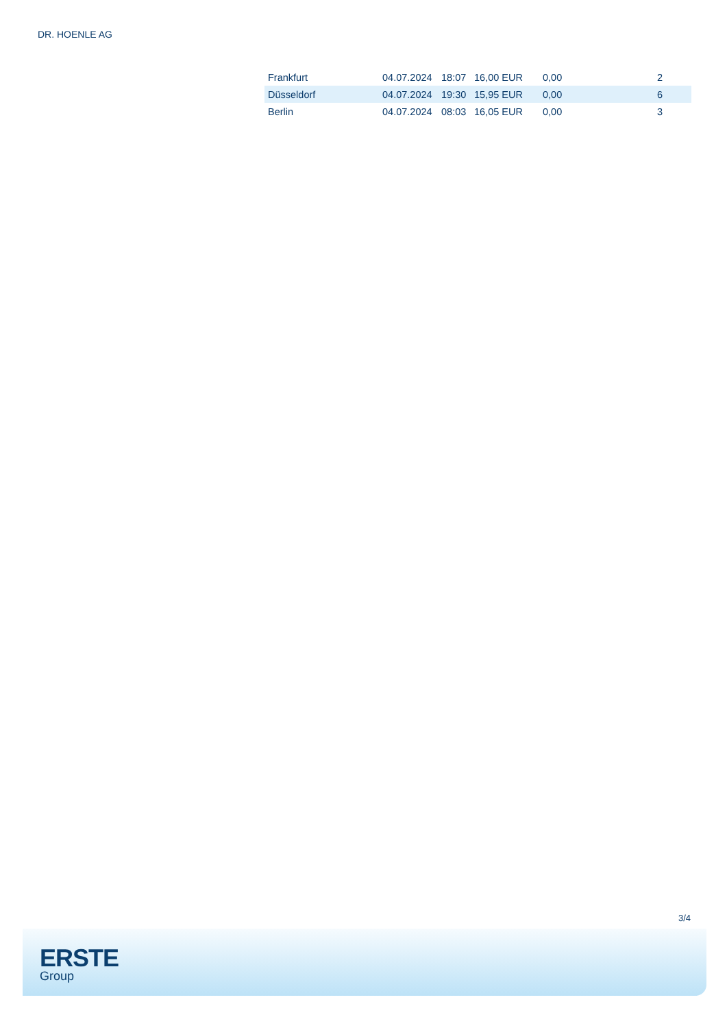DR. HOENLE AG
| Frankfurt | 04.07.2024 | 18:07 | 16,00 EUR | 0,00 | 2 |
| Düsseldorf | 04.07.2024 | 19:30 | 15,95 EUR | 0,00 | 6 |
| Berlin | 04.07.2024 | 08:03 | 16,05 EUR | 0,00 | 3 |
3/4
ERSTE
Group